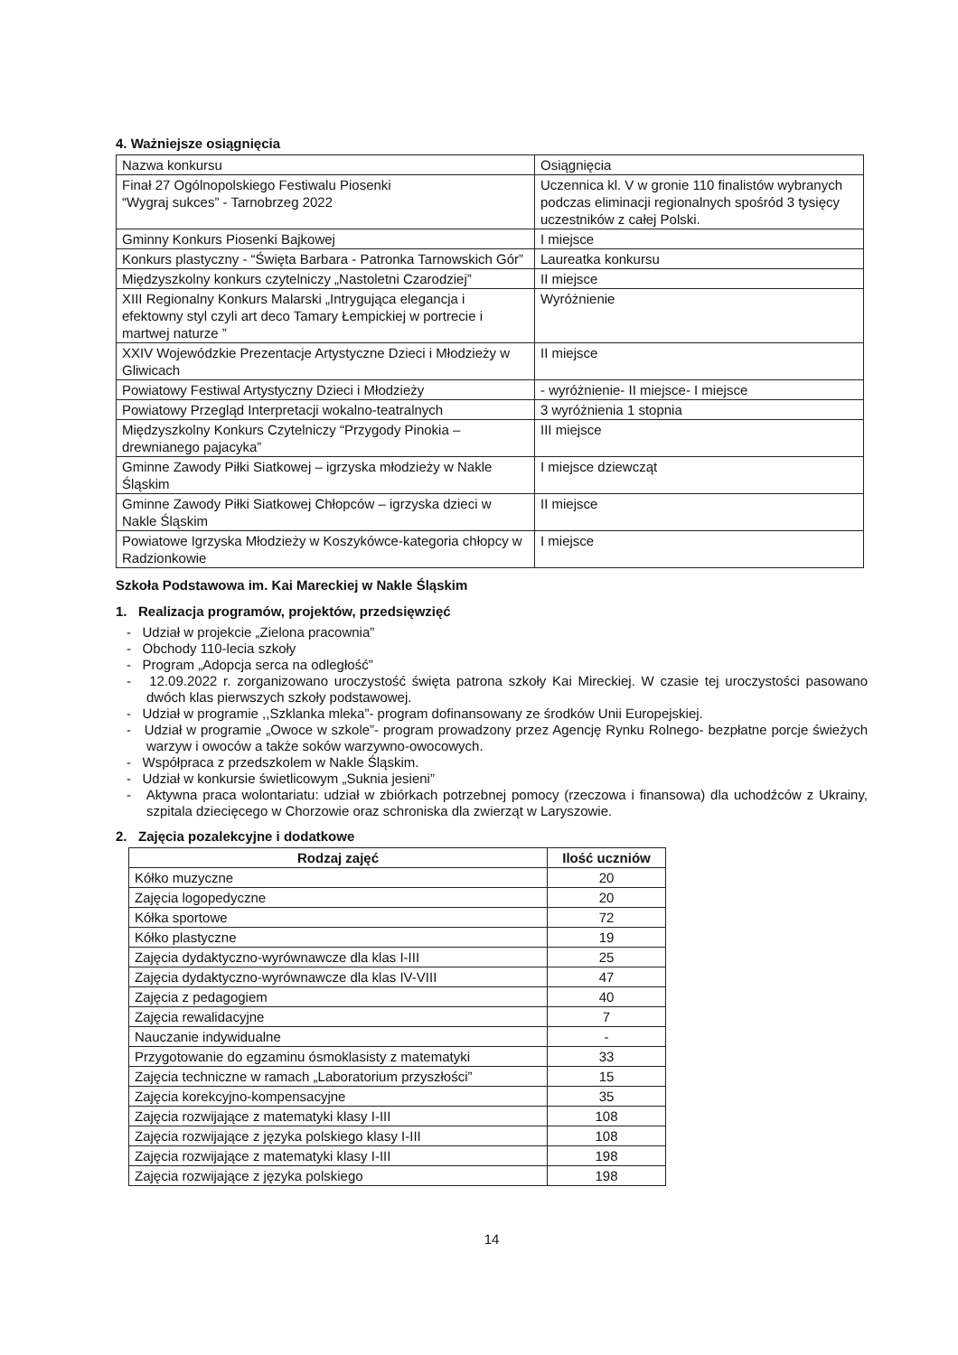4. Ważniejsze osiągnięcia
| Nazwa konkursu | Osiągnięcia |
| Finał 27 Ogólnopolskiego Festiwalu Piosenki “Wygraj sukces” - Tarnobrzeg 2022 | Uczennica kl. V w gronie 110 finalistów wybranych podczas eliminacji regionalnych spośród 3 tysięcy uczestników z całej Polski. |
| Gminny Konkurs Piosenki Bajkowej | I miejsce |
| Konkurs plastyczny - “Święta Barbara - Patronka Tarnowskich Gór” | Laureatka konkursu |
| Międzyszkolny konkurs czytelniczy „Nastoletni Czarodziej” | II miejsce |
| XIII Regionalny Konkurs Malarski „Intrygująca elegancja i efektowny styl czyli art deco Tamary Łempickiej w portrecie i martwej naturze ” | Wyróżnienie |
| XXIV Wojewódzkie Prezentacje Artystyczne Dzieci i Młodzieży w Gliwicach | II miejsce |
| Powiatowy Festiwal Artystyczny Dzieci i Młodzieży | - wyróżnienie- II miejsce- I miejsce |
| Powiatowy Przegląd Interpretacji wokalno-teatralnych | 3 wyróżnienia 1 stopnia |
| Międzyszkolny Konkurs Czytelniczy “Przygody Pinokia – drewnianego pajacyka” | III miejsce |
| Gminne Zawody Piłki Siatkowej – igrzyska młodzieży w Nakle Śląskim | I miejsce dziewcząt |
| Gminne Zawody Piłki Siatkowej Chłopców – igrzyska dzieci w Nakle Śląskim | II miejsce |
| Powiatowe Igrzyska Młodzieży w Koszykówce-kategoria chłopcy w Radzionkowie | I miejsce |
Szkoła Podstawowa im. Kai Mareckiej w Nakle Śląskim
1. Realizacja programów, projektów, przedsięwzięć
- Udział w projekcie „Zielona pracownia”
- Obchody 110-lecia szkoły
- Program „Adopcja serca na odległość”
- 12.09.2022 r. zorganizowano uroczystość święta patrona szkoły Kai Mireckiej. W czasie tej uroczystości pasowano dwóch klas pierwszych szkoły podstawowej.
- Udział w programie ,,Szklanka mleka”- program dofinansowany ze środków Unii Europejskiej.
- Udział w programie „Owoce w szkole”- program prowadzony przez Agencję Rynku Rolnego- bezpłatne porcje świeżych warzyw i owoców a także soków warzywno-owocowych.
- Współpraca z przedszkolem w Nakle Śląskim.
- Udział w konkursie świetlicowym „Suknia jesieni”
- Aktywna praca wolontariatu: udział w zbiórkach potrzebnej pomocy (rzeczowa i finansowa) dla uchodźców z Ukrainy, szpitala dziecięcego w Chorzowie oraz schroniska dla zwierząt w Laryszowie.
2. Zajęcia pozalekcyjne i dodatkowe
| Rodzaj zajęć | Ilość uczniów |
| --- | --- |
| Kółko muzyczne | 20 |
| Zajęcia logopedyczne | 20 |
| Kółka sportowe | 72 |
| Kółko plastyczne | 19 |
| Zajęcia dydaktyczno-wyrównawcze dla klas I-III | 25 |
| Zajęcia dydaktyczno-wyrównawcze dla klas IV-VIII | 47 |
| Zajęcia z pedagogiem | 40 |
| Zajęcia rewalidacyjne | 7 |
| Nauczanie indywidualne | - |
| Przygotowanie do egzaminu ósmoklasisty z matematyki | 33 |
| Zajęcia techniczne w ramach „Laboratorium przyszłości” | 15 |
| Zajęcia korekcyjno-kompensacyjne | 35 |
| Zajęcia rozwijające z matematyki klasy I-III | 108 |
| Zajęcia rozwijające z języka polskiego klasy I-III | 108 |
| Zajęcia rozwijające z matematyki klasy I-III | 198 |
| Zajęcia rozwijające z języka polskiego | 198 |
14